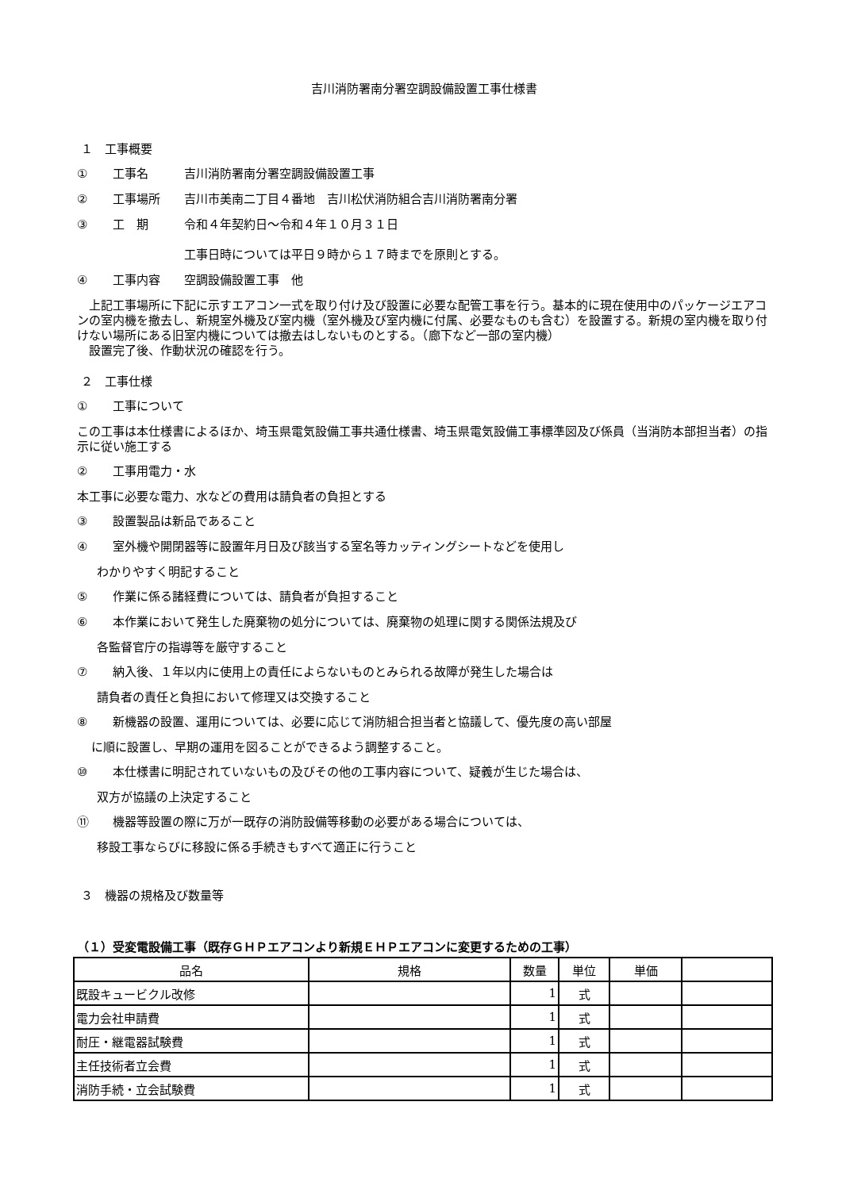吉川消防署南分署空調設備設置工事仕様書
１　工事概要
① 工事名 吉川消防署南分署空調設備設置工事
② 工事場所 吉川市美南二丁目４番地　吉川松伏消防組合吉川消防署南分署
③ 工　期 令和４年契約日～令和４年１０月３１日
工事日時については平日９時から１７時までを原則とする。
④ 工事内容 空調設備設置工事　他
　上記工事場所に下記に示すエアコン一式を取り付け及び設置に必要な配管工事を行う。基本的に現在使用中のパッケージエアコンの室内機を撤去し、新規室外機及び室内機（室外機及び室内機に付属、必要なものも含む）を設置する。新規の室内機を取り付けない場所にある旧室内機については撤去はしないものとする。（廊下など一部の室内機）
　設置完了後、作動状況の確認を行う。
２　工事仕様
① 工事について
この工事は本仕様書によるほか、埼玉県電気設備工事共通仕様書、埼玉県電気設備工事標準図及び係員（当消防本部担当者）の指示に従い施工する
② 工事用電力・水
本工事に必要な電力、水などの費用は請負者の負担とする
③ 設置製品は新品であること
④ 室外機や開閉器等に設置年月日及び該当する室名等カッティングシートなどを使用し
わかりやすく明記すること
⑤ 作業に係る諸経費については、請負者が負担すること
⑥ 本作業において発生した廃棄物の処分については、廃棄物の処理に関する関係法規及び
各監督官庁の指導等を厳守すること
⑦ 納入後、１年以内に使用上の責任によらないものとみられる故障が発生した場合は
請負者の責任と負担において修理又は交換すること
⑧ 新機器の設置、運用については、必要に応じて消防組合担当者と協議して、優先度の高い部屋
に順に設置し、早期の運用を図ることができるよう調整すること。
⑩ 本仕様書に明記されていないもの及びその他の工事内容について、疑義が生じた場合は、
双方が協議の上決定すること
⑪ 機器等設置の際に万が一既存の消防設備等移動の必要がある場合については、
移設工事ならびに移設に係る手続きもすべて適正に行うこと
３　機器の規格及び数量等
（１）受変電設備工事（既存ＧＨＰエアコンより新規ＥＨＰエアコンに変更するための工事）
| 品名 | 規格 | 数量 | 単位 | 単価 | |
| --- | --- | --- | --- | --- | --- |
| 既設キュービクル改修 | | 1 | 式 | | |
| 電力会社申請費 | | 1 | 式 | | |
| 耐圧・継電器試験費 | | 1 | 式 | | |
| 主任技術者立会費 | | 1 | 式 | | |
| 消防手続・立会試験費 | | 1 | 式 | | |